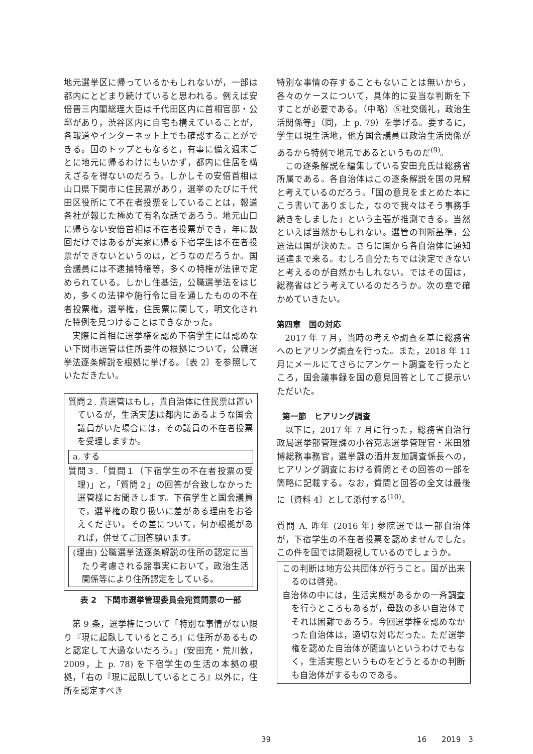地元選挙区に帰っているかもしれないが，一部は都内にとどまり続けていると思われる。例えば安倍晋三内閣総理大臣は千代田区内に首相官邸・公邸があり，渋谷区内に自宅も構えていることが，各報道やインターネット上でも確認することができる。国のトップともなると，有事に備え週末ごとに地元に帰るわけにもいかず，都内に住居を構えざるを得ないのだろう。しかしその安倍首相は山口県下関市に住民票があり，選挙のたびに千代田区役所にて不在者投票をしていることは，報道各社が報じた極めて有名な話であろう。地元山口に帰らない安倍首相は不在者投票ができ，年に数回だけではあるが実家に帰る下宿学生は不在者投票ができないというのは，どうなのだろうか。国会議員には不逮捕特権等，多くの特権が法律で定められている。しかし住基法，公職選挙法をはじめ，多くの法律や施行令に目を通したものの不在者投票権，選挙権，住民票に関して，明文化された特例を見つけることはできなかった。
実際に首相に選挙権を認め下宿学生には認めない下関市選管は住所要件の根拠について，公職選挙法逐条解説を根拠に挙げる。〔表 2〕を参照していただきたい。
質問２. 貴選管はもし，貴自治体に住民票は置いているが，生活実態は都内にあるような国会議員がいた場合には，その議員の不在者投票を受理しますか。
a. する
質問３.「質問１（下宿学生の不在者投票の受理)」と，「質問２」の回答が合致しなかった選管様にお聞きします。下宿学生と国会議員で，選挙権の取り扱いに差がある理由をお答えください。その差について，何か根拠があれば，併せてご回答願います。
(理由) 公職選挙法逐条解説の住所の認定に当たり考慮される諸事実において，政治生活関係等により住所認定をしている。
表 2　下関市選挙管理委員会宛質問票の一部
第 9 条，選挙権について「特別な事情がない限り『現に起臥しているところ』に住所があるものと認定して大過ないだろう。」(安田充・荒川敦，2009，上 p. 78) を下宿学生の生活の本拠の根拠，「右の『現に起臥しているところ』以外に，住所を認定すべき
特別な事情の存することもないことは無いから，各々のケースについて，具体的に妥当な判断を下すことが必要である。（中略）⑤社交儀礼，政治生活関係等」（同，上 p. 79）を挙げる。要するに，学生は現生活地，他方国会議員は政治生活関係があるから特例で地元であるというものだ<sup>(9)</sup>。
この逐条解説を編集している安田充氏は総務省所属である。各自治体はこの逐条解説を国の見解と考えているのだろう。「国の意見をまとめた本にこう書いてありました，なので我々はそう事務手続きをしました」という主張が推測できる。当然といえば当然かもしれない。選管の判断基準，公選法は国が決めた。さらに国から各自治体に通知通達まで来る。むしろ自分たちでは決定できないと考えるのが自然かもしれない。ではその国は，総務省はどう考えているのだろうか。次の章で確かめていきたい。
第四章　国の対応
2017 年 7 月，当時の考えや調査を基に総務省へのヒアリング調査を行った。また，2018 年 11 月にメールにてさらにアンケート調査を行ったところ，国会議事録を国の意見回答としてご提示いただいた。
第一節　ヒアリング調査
以下に，2017 年 7 月に行った，総務省自治行政局選挙部管理課の小谷克志選挙管理官・米田雅博総務事務官，選挙課の酒井友加調査係長への，ヒアリング調査における質問とその回答の一部を簡略に記載する。なお，質問と回答の全文は最後に〔資料 4〕として添付する<sup>(10)</sup>。
質問 A. 昨年 (2016 年) 参院選では一部自治体が，下宿学生の不在者投票を認めませんでした。この件を国では問題視しているのでしょうか。
この判断は地方公共団体が行うこと。国が出来るのは啓発。
自治体の中には，生活実態があるかの一斉調査を行うところもあるが，母数の多い自治体でそれは困難であろう。今回選挙権を認めなかった自治体は，適切な対応だった。ただ選挙権を認めた自治体が間違いというわけでもなく，生活実態というものをどうとるかの判断も自治体がするものである。
39 16　　2019　3